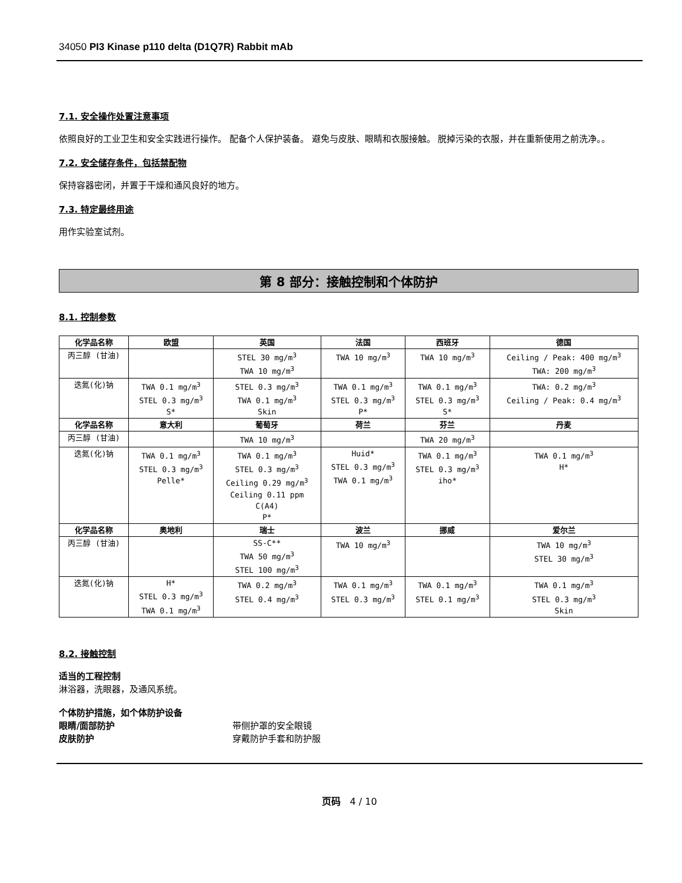34050 PI3 Kinase p110 delta (D1Q7R) Rabbit mAb
7.1. 安全操作处置注意事项
依照良好的工业卫生和安全实践进行操作。 配备个人保护装备。 避免与皮肤、眼睛和衣服接触。 脱掉污染的衣服，并在重新使用之前洗净。。
7.2. 安全储存条件，包括禁配物
保持容器密闭，并置于干燥和通风良好的地方。
7.3. 特定最终用途
用作实验室试剂。
第 8 部分：接触控制和个体防护
8.1. 控制参数
| 化学品名称 | 欧盟 | 英国 | 法国 | 西班牙 | 德国 |
| --- | --- | --- | --- | --- | --- |
| 丙三醇 (甘油) | | STEL 30 mg/m<sup>3</sup> TWA 10 mg/m<sup>3</sup> | TWA 10 mg/m<sup>3</sup> | TWA 10 mg/m<sup>3</sup> | Ceiling / Peak: 400 mg/m<sup>3</sup> TWA: 200 mg/m<sup>3</sup> |
| 迭氮(化)钠 | TWA 0.1 mg/m<sup>3</sup> STEL 0.3 mg/m<sup>3</sup> S* | STEL 0.3 mg/m<sup>3</sup> TWA 0.1 mg/m<sup>3</sup> Skin | TWA 0.1 mg/m<sup>3</sup> STEL 0.3 mg/m<sup>3</sup> P* | TWA 0.1 mg/m<sup>3</sup> STEL 0.3 mg/m<sup>3</sup> S* | TWA: 0.2 mg/m<sup>3</sup> Ceiling / Peak: 0.4 mg/m<sup>3</sup> |
| 化学品名称 | 意大利 | 葡萄牙 | 荷兰 | 芬兰 | 丹麦 |
| 丙三醇 (甘油) | | TWA 10 mg/m<sup>3</sup> | | TWA 20 mg/m<sup>3</sup> | |
| 迭氮(化)钠 | TWA 0.1 mg/m<sup>3</sup> STEL 0.3 mg/m<sup>3</sup> Pelle* | TWA 0.1 mg/m<sup>3</sup> STEL 0.3 mg/m<sup>3</sup> Ceiling 0.29 mg/m<sup>3</sup> Ceiling 0.11 ppm C(A4) P* | Huid* STEL 0.3 mg/m<sup>3</sup> TWA 0.1 mg/m<sup>3</sup> | TWA 0.1 mg/m<sup>3</sup> STEL 0.3 mg/m<sup>3</sup> iho* | TWA 0.1 mg/m<sup>3</sup> H* |
| 化学品名称 | 奥地利 | 瑞士 | 波兰 | 挪威 | 爱尔兰 |
| 丙三醇 (甘油) | | SS-C** TWA 50 mg/m<sup>3</sup> STEL 100 mg/m<sup>3</sup> | TWA 10 mg/m<sup>3</sup> | | TWA 10 mg/m<sup>3</sup> STEL 30 mg/m<sup>3</sup> |
| 迭氮(化)钠 | H* STEL 0.3 mg/m<sup>3</sup> TWA 0.1 mg/m<sup>3</sup> | TWA 0.2 mg/m<sup>3</sup> STEL 0.4 mg/m<sup>3</sup> | TWA 0.1 mg/m<sup>3</sup> STEL 0.3 mg/m<sup>3</sup> | TWA 0.1 mg/m<sup>3</sup> STEL 0.1 mg/m<sup>3</sup> | TWA 0.1 mg/m<sup>3</sup> STEL 0.3 mg/m<sup>3</sup> Skin |
8.2. 接触控制
适当的工程控制
淋浴器，洗眼器，及通风系统。
个体防护措施，如个体防护设备
眼睛/面部防护 带侧护罩的安全眼镜
皮肤防护 穿戴防护手套和防护服
页码 4 / 10